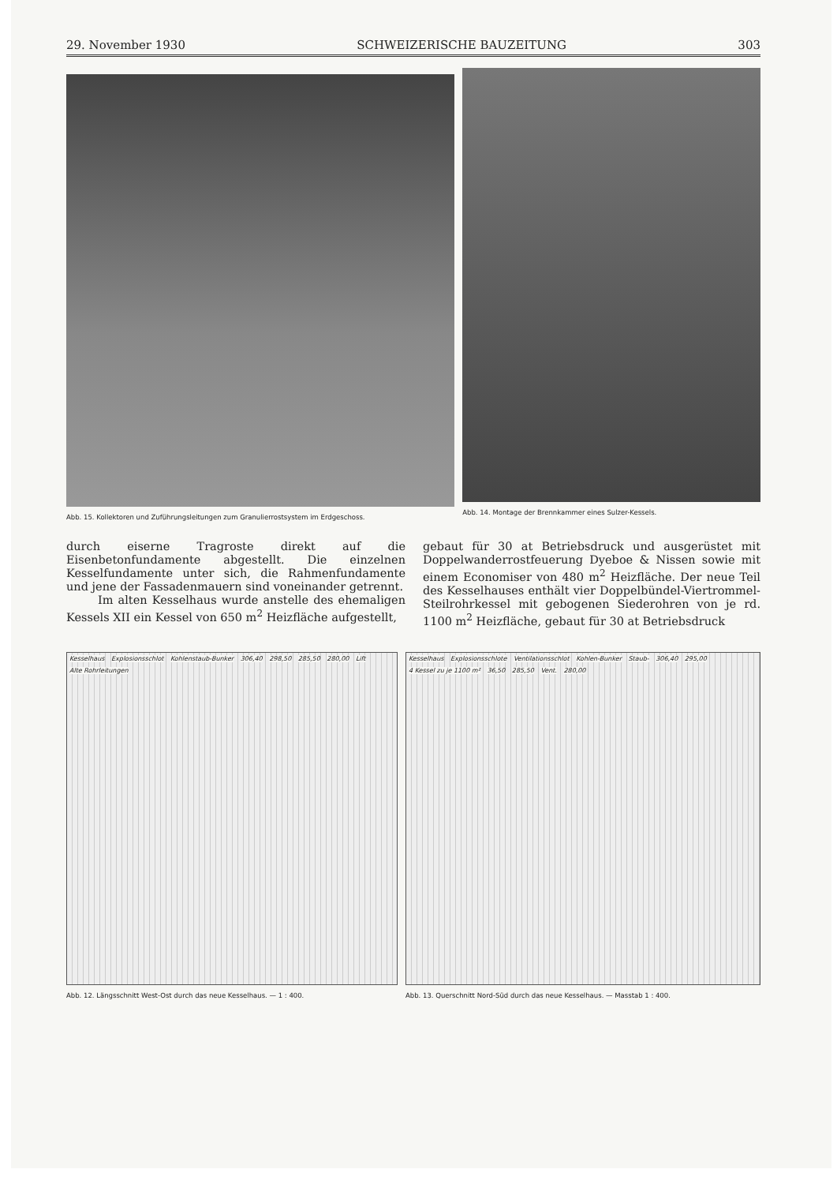29. November 1930 SCHWEIZERISCHE BAUZEITUNG 303
Abb. 15. Kollektoren und Zuführungsleitungen zum Granulierrostsystem im Erdgeschoss.
Abb. 14. Montage der Brennkammer eines Sulzer-Kessels.
durch eiserne Tragroste direkt auf die Eisenbetonfundamente abgestellt. Die einzelnen Kesselfundamente unter sich, die Rahmenfundamente und jene der Fassadenmauern sind voneinander getrennt.
Im alten Kesselhaus wurde anstelle des ehemaligen Kessels XII ein Kessel von 650 m<sup>2</sup> Heizfläche aufgestellt,
gebaut für 30 at Betriebsdruck und ausgerüstet mit Doppelwanderrostfeuerung Dyeboe & Nissen sowie mit einem Economiser von 480 m<sup>2</sup> Heizfläche. Der neue Teil des Kesselhauses enthält vier Doppelbündel-Viertrommel-Steilrohrkessel mit gebogenen Siederohren von je rd. 1100 m<sup>2</sup> Heizfläche, gebaut für 30 at Betriebsdruck
Kesselhaus Explosionsschlot Kohlenstaub-Bunker 306,40 298,50 285,50 280,00 Lift Alte Rohrleitungen
Abb. 12. Längsschnitt West-Ost durch das neue Kesselhaus. — 1 : 400.
Kesselhaus Explosionsschlote Ventilationsschlot Kohlen-Bunker Staub- 306,40 295,00 4 Kessel zu je 1100 m² 36,50 285,50 Vent. 280,00
Abb. 13. Querschnitt Nord-Süd durch das neue Kesselhaus. — Masstab 1 : 400.